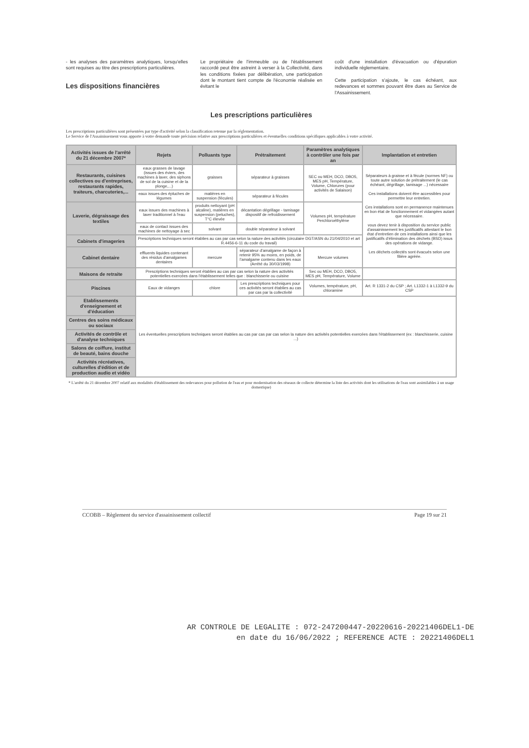- les analyses des paramètres analytiques, lorsqu'elles sont requises au titre des prescriptions particulières.
Les dispositions financières
Le propriétaire de l'immeuble ou de l'établissement raccordé peut être astreint à verser à la Collectivité, dans les conditions fixées par délibération, une participation dont le montant tient compte de l'économie réalisée en évitant le
coût d'une installation d'évacuation ou d'épuration individuelle réglementaire.
Cette participation s'ajoute, le cas échéant, aux redevances et sommes pouvant être dues au Service de l'Assainissement.
Les prescriptions particulières
Les prescriptions particulières sont présentées par type d'activité selon la classification retenue par la réglementation.
Le Service de l'Assainissement vous apporte à votre demande toute précision relative aux prescriptions particulières et éventuelles conditions spécifiques applicables à votre activité.
| Activités issues de l'arrêté du 21 décembre 2007* | Rejets | Polluants type | Prétraitement | Paramètres analytiques à contrôler une fois par an | Implantation et entretien |
| --- | --- | --- | --- | --- | --- |
| Restaurants, cuisines collectives ou d'entreprises, restaurants rapides, traiteurs, charcuteries,... | eaux grasses de lavage (issues des éviers, des machines à laver, des siphons de sol de la cuisine et de la plonge,...) | graisses | séparateur à graisses | SEC ou MEH, DCO, DBO5, MES pH, Température, Volume, Chlorures (pour activités de Salaison) | Séparateurs à graisse et à fécule (normes NF) ou toute autre solution de prétraitement (le cas échéant, dégrillage, tamisage ...) nécessaire Ces installations doivent être accessibles pour permettre leur entretien. Ces installations sont en permanence maintenues en bon état de fonctionnement et vidangées autant que nécessaire. vous devez tenir à disposition du service public d'assainissement les justificatifs attestant le bon état d'entretien de ces installations ainsi que les justificatifs d'élimination des déchets (BSD) issus des opérations de vidange. Les déchets collectés sont évacués selon une filière agréée. |
| | eaux issues des épluches de légumes | matières en suspension (fécules) | séparateur à fécules | | |
| Laverie, dégraissage des textiles | eaux issues des machines à laver traditionnel à l'eau | produits nettoyant (pH alcaline), matières en suspension (peluches), T°C élevée | décantation dégrillage - tamisage dispositif de refroidissement | Volumes pH, température Perchloroéthylène | |
| | eaux de contact issues des machines de nettoyage à sec | solvant | double séparateur à solvant | | |
| Cabinets d'imageries | Prescriptions techniques seront établies au cas par cas selon la nature des activités (circulaire DGT/ASN du 21/04/2010 et art R.4456-6-11 du code du travail) | | | | |
| Cabinet dentaire | effluents liquides contenant des résidus d'amalgames dentaires | mercure | séparateur d'amalgame de façon à retenir 95% au moins, en poids, de l'amalgame contenu dans les eaux (Arrêté du 30/03/1998) | Mercure volumes | |
| Maisons de retraite | Prescriptions techniques seront établies au cas par cas selon la nature des activités potentielles exercées dans l'établissement telles que : blanchisserie ou cuisine | | | Sec ou MEH, DCO, DBO5, MES pH, Température, Volume | |
| Piscines | Eaux de vidanges | chlore | Les prescriptions techniques pour ces activités seront établies au cas par cas par la collectivité | Volumes, température, pH, chloramine | Art. R 1331-2 du CSP ; Art. L1332-1 à L1332-9 du CSP |
| Etablissements d'enseignement et d'éducation | Les éventuelles prescriptions techniques seront établies au cas par cas par cas selon la nature des activités potentielles exercées dans l'établissement (ex : blanchisserie, cuisine ...) | | | | |
| Centres des soins médicaux ou sociaux | | | | | |
| Activités de contrôle et d'analyse techniques | | | | | |
| Salons de coiffure, institut de beauté, bains douche | | | | | |
| Activités récréatives, culturelles d'édition et de production audio et vidéo | | | | | |
* L'arrêté du 21 décembre 2007 relatif aux modalités d'établissement des redevances pour pollution de l'eau et pour modernisation des réseaux de collecte détermine la liste des activités dont les utilisations de l'eau sont assimilables à un usage domestique)
CCOBB – Règlement du service d'assainissement collectif Page 19 sur 21
AR CONTROLE DE LEGALITE : 072-247200447-20220616-20221406DEL1-DE
en date du 16/06/2022 ; REFERENCE ACTE : 20221406DEL1